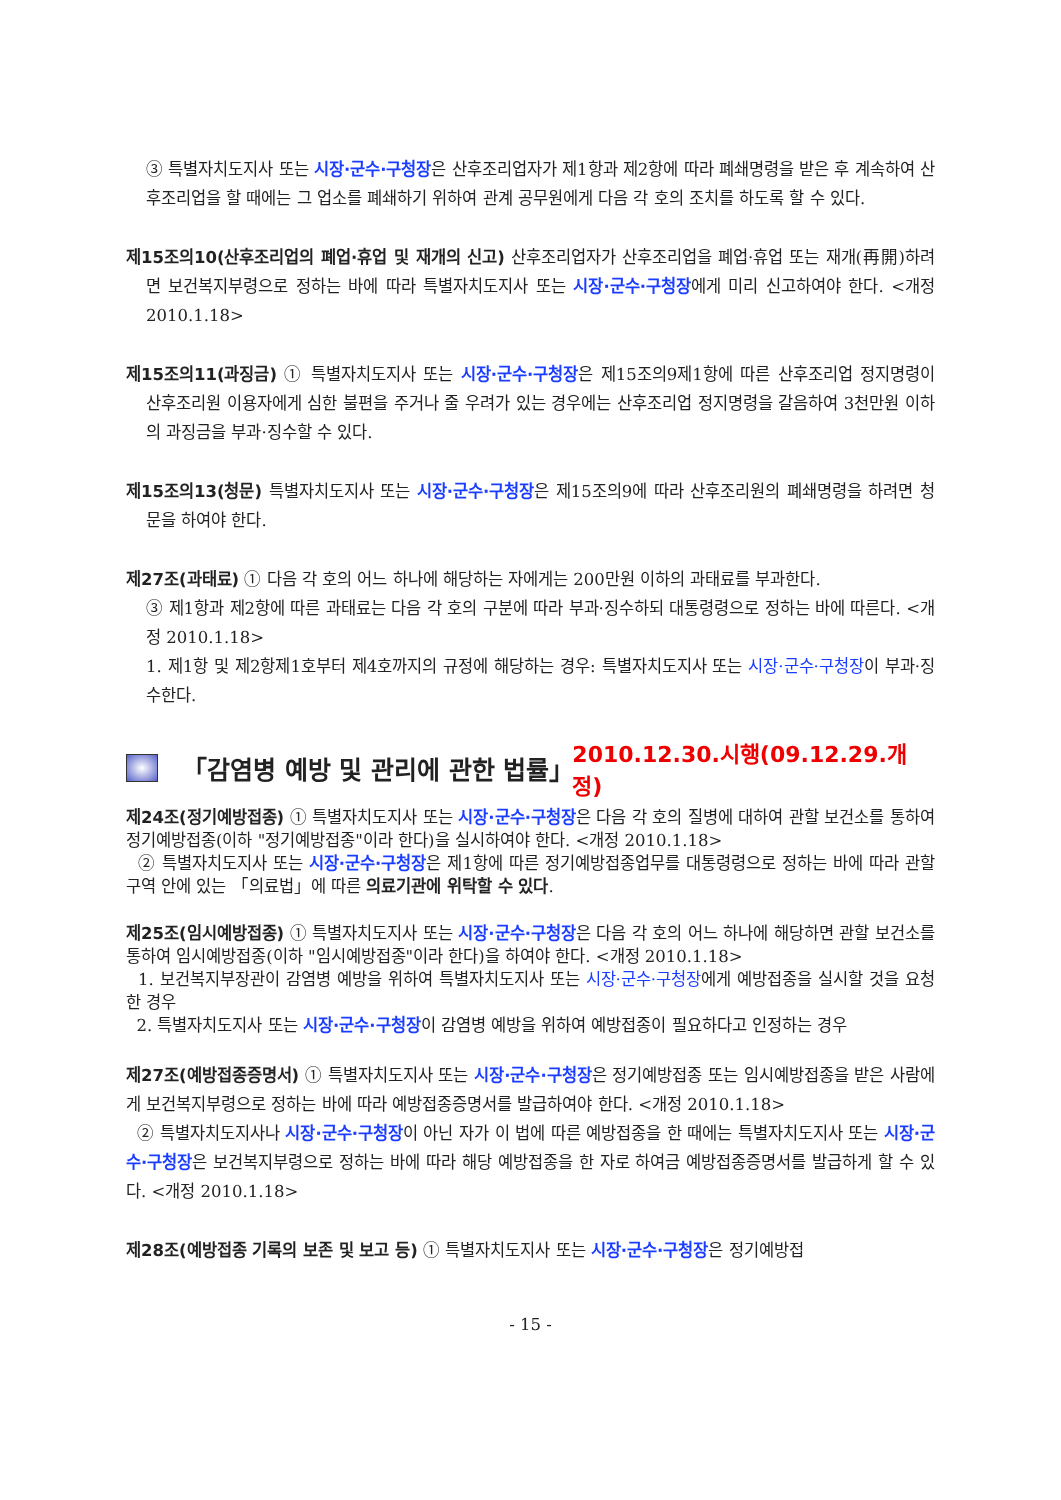③ 특별자치도지사 또는 시장·군수·구청장은 산후조리업자가 제1항과 제2항에 따라 폐쇄명령을 받은 후 계속하여 산후조리업을 할 때에는 그 업소를 폐쇄하기 위하여 관계 공무원에게 다음 각 호의 조치를 하도록 할 수 있다.
제15조의10(산후조리업의 폐업·휴업 및 재개의 신고) 산후조리업자가 산후조리업을 폐업·휴업 또는 재개(再開)하려면 보건복지부령으로 정하는 바에 따라 특별자치도지사 또는 시장·군수·구청장에게 미리 신고하여야 한다. <개정 2010.1.18>
제15조의11(과징금) ① 특별자치도지사 또는 시장·군수·구청장은 제15조의9제1항에 따른 산후조리업 정지명령이 산후조리원 이용자에게 심한 불편을 주거나 줄 우려가 있는 경우에는 산후조리업 정지명령을 갈음하여 3천만원 이하의 과징금을 부과·징수할 수 있다.
제15조의13(청문) 특별자치도지사 또는 시장·군수·구청장은 제15조의9에 따라 산후조리원의 폐쇄명령을 하려면 청문을 하여야 한다.
제27조(과태료) ① 다음 각 호의 어느 하나에 해당하는 자에게는 200만원 이하의 과태료를 부과한다.
③ 제1항과 제2항에 따른 과태료는 다음 각 호의 구분에 따라 부과·징수하되 대통령령으로 정하는 바에 따른다. <개정 2010.1.18>
1. 제1항 및 제2항제1호부터 제4호까지의 규정에 해당하는 경우: 특별자치도지사 또는 시장·군수·구청장이 부과·징수한다.
「감염병 예방 및 관리에 관한 법률」 2010.12.30.시행(09.12.29.개정)
제24조(정기예방접종) ① 특별자치도지사 또는 시장·군수·구청장은 다음 각 호의 질병에 대하여 관할 보건소를 통하여 정기예방접종(이하 "정기예방접종"이라 한다)을 실시하여야 한다. <개정 2010.1.18>
② 특별자치도지사 또는 시장·군수·구청장은 제1항에 따른 정기예방접종업무를 대통령령으로 정하는 바에 따라 관할구역 안에 있는 「의료법」에 따른 의료기관에 위탁할 수 있다.
제25조(임시예방접종) ① 특별자치도지사 또는 시장·군수·구청장은 다음 각 호의 어느 하나에 해당하면 관할 보건소를 통하여 임시예방접종(이하 "임시예방접종"이라 한다)을 하여야 한다. <개정 2010.1.18>
1. 보건복지부장관이 감염병 예방을 위하여 특별자치도지사 또는 시장·군수·구청장에게 예방접종을 실시할 것을 요청한 경우
2. 특별자치도지사 또는 시장·군수·구청장이 감염병 예방을 위하여 예방접종이 필요하다고 인정하는 경우
제27조(예방접종증명서) ① 특별자치도지사 또는 시장·군수·구청장은 정기예방접종 또는 임시예방접종을 받은 사람에게 보건복지부령으로 정하는 바에 따라 예방접종증명서를 발급하여야 한다. <개정 2010.1.18>
② 특별자치도지사나 시장·군수·구청장이 아닌 자가 이 법에 따른 예방접종을 한 때에는 특별자치도지사 또는 시장·군수·구청장은 보건복지부령으로 정하는 바에 따라 해당 예방접종을 한 자로 하여금 예방접종증명서를 발급하게 할 수 있다. <개정 2010.1.18>
제28조(예방접종 기록의 보존 및 보고 등) ① 특별자치도지사 또는 시장·군수·구청장은 정기예방접
- 15 -